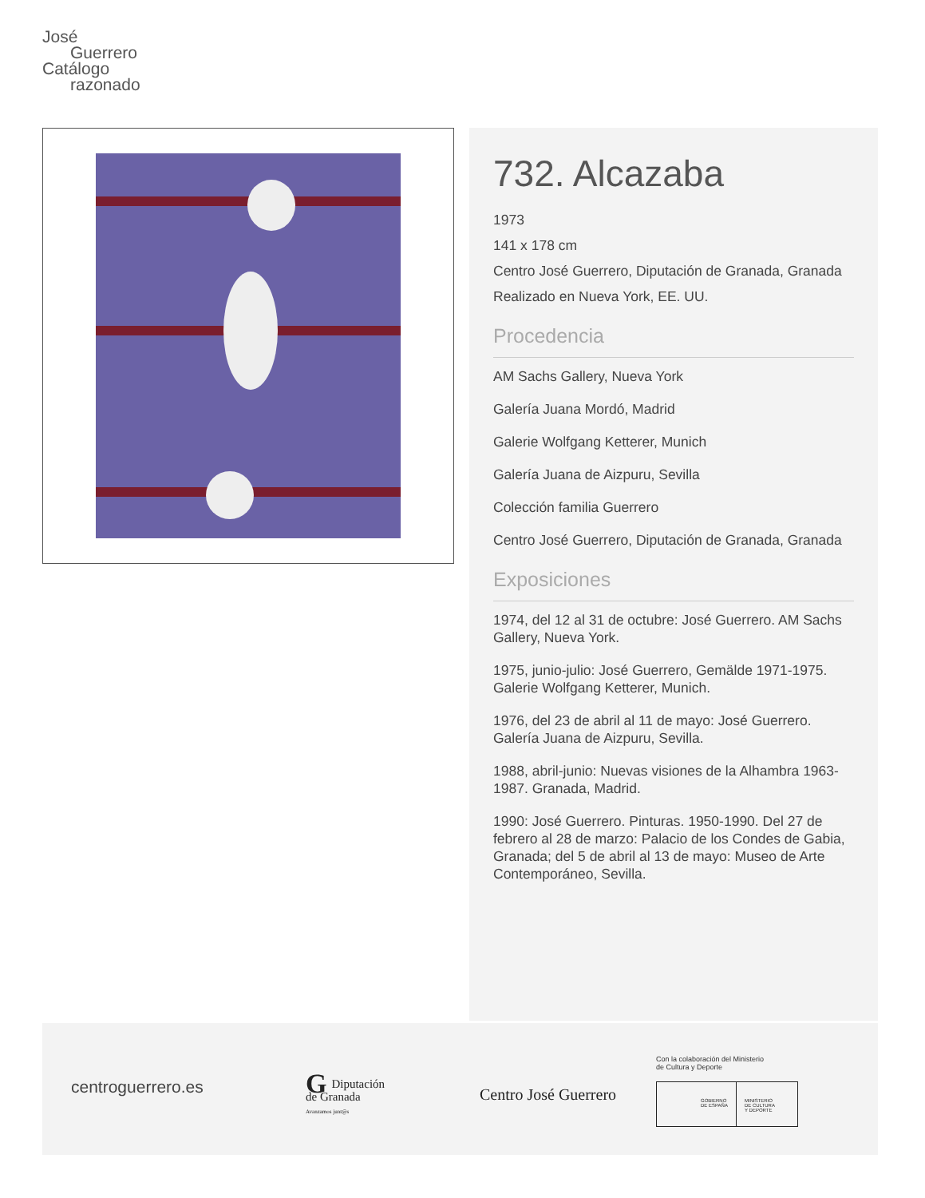José
Guerrero
Catálogo
razonado
732. Alcazaba
1973
141 x 178 cm
Centro José Guerrero, Diputación de Granada, Granada
Realizado en Nueva York, EE. UU.
Procedencia
AM Sachs Gallery, Nueva York
Galería Juana Mordó, Madrid
Galerie Wolfgang Ketterer, Munich
Galería Juana de Aizpuru, Sevilla
Colección familia Guerrero
Centro José Guerrero, Diputación de Granada, Granada
Exposiciones
1974, del 12 al 31 de octubre: José Guerrero. AM Sachs Gallery, Nueva York.
1975, junio-julio: José Guerrero, Gemälde 1971-1975. Galerie Wolfgang Ketterer, Munich.
1976, del 23 de abril al 11 de mayo: José Guerrero. Galería Juana de Aizpuru, Sevilla.
1988, abril-junio: Nuevas visiones de la Alhambra 1963-1987. Granada, Madrid.
1990: José Guerrero. Pinturas. 1950-1990. Del 27 de febrero al 28 de marzo: Palacio de los Condes de Gabia, Granada; del 5 de abril al 13 de mayo: Museo de Arte Contemporáneo, Sevilla.
centroguerrero.es
GDiputación
de Granada
Avanzamos junt@s
Centro José Guerrero
Con la colaboración del Ministerio
de Cultura y Deporte
GOBIERNO
DE ESPAÑA
MINISTERIO
DE CULTURA
Y DEPORTE